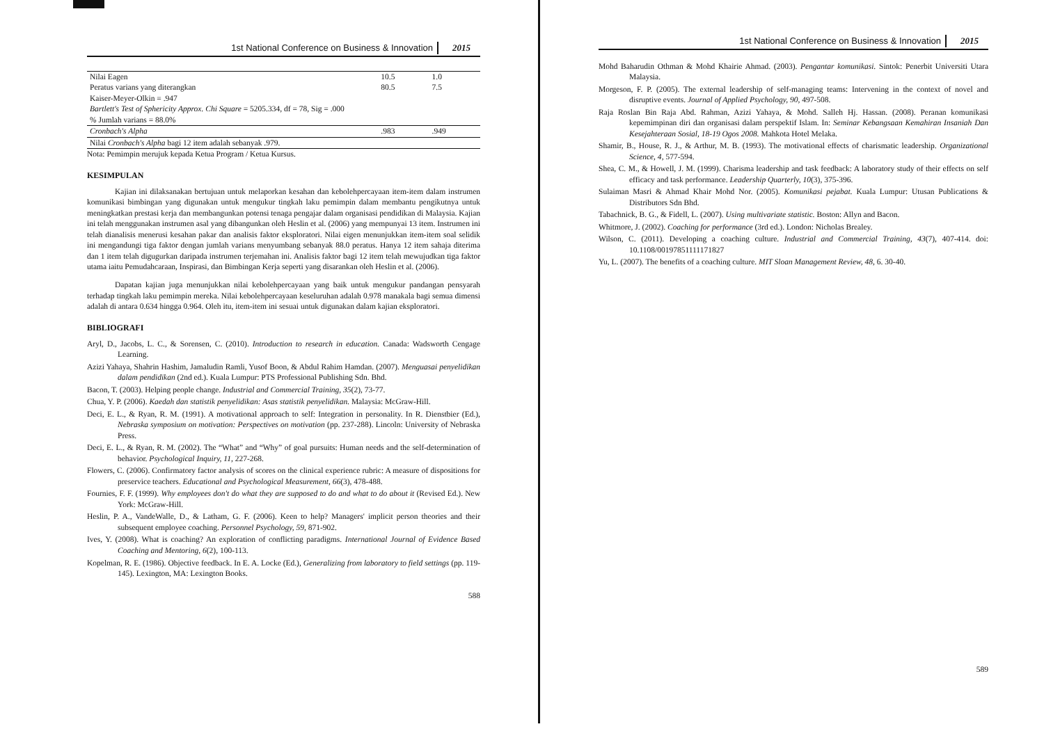1st National Conference on Business & Innovation 2015
| Nilai Eagen | 10.5 | 1.0 |
| Peratus varians yang diterangkan | 80.5 | 7.5 |
| Kaiser-Meyer-Olkin = .947 | | |
| Bartlett's Test of Sphericity Approx. Chi Square = 5205.334, df = 78, Sig = .000 | | |
| % Jumlah varians = 88.0% | | |
| Cronbach's Alpha | .983 | .949 |
| Nilai Cronbach's Alpha bagi 12 item adalah sebanyak .979. | | |
Nota: Pemimpin merujuk kepada Ketua Program / Ketua Kursus.
KESIMPULAN
Kajian ini dilaksanakan bertujuan untuk melaporkan kesahan dan kebolehpercayaan item-item dalam instrumen komunikasi bimbingan yang digunakan untuk mengukur tingkah laku pemimpin dalam membantu pengikutnya untuk meningkatkan prestasi kerja dan membangunkan potensi tenaga pengajar dalam organisasi pendidikan di Malaysia. Kajian ini telah menggunakan instrumen asal yang dibangunkan oleh Heslin et al. (2006) yang mempunyai 13 item. Instrumen ini telah dianalisis menerusi kesahan pakar dan analisis faktor eksploratori. Nilai eigen menunjukkan item-item soal selidik ini mengandungi tiga faktor dengan jumlah varians menyumbang sebanyak 88.0 peratus. Hanya 12 item sahaja diterima dan 1 item telah digugurkan daripada instrumen terjemahan ini. Analisis faktor bagi 12 item telah mewujudkan tiga faktor utama iaitu Pemudahcaraan, Inspirasi, dan Bimbingan Kerja seperti yang disarankan oleh Heslin et al. (2006).
Dapatan kajian juga menunjukkan nilai kebolehpercayaan yang baik untuk mengukur pandangan pensyarah terhadap tingkah laku pemimpin mereka. Nilai kebolehpercayaan keseluruhan adalah 0.978 manakala bagi semua dimensi adalah di antara 0.634 hingga 0.964. Oleh itu, item-item ini sesuai untuk digunakan dalam kajian eksploratori.
BIBLIOGRAFI
Aryl, D., Jacobs, L. C., & Sorensen, C. (2010). Introduction to research in education. Canada: Wadsworth Cengage Learning.
Azizi Yahaya, Shahrin Hashim, Jamaludin Ramli, Yusof Boon, & Abdul Rahim Hamdan. (2007). Menguasai penyelidikan dalam pendidikan (2nd ed.). Kuala Lumpur: PTS Professional Publishing Sdn. Bhd.
Bacon, T. (2003). Helping people change. Industrial and Commercial Training, 35(2), 73-77.
Chua, Y. P. (2006). Kaedah dan statistik penyelidikan: Asas statistik penyelidikan. Malaysia: McGraw-Hill.
Deci, E. L., & Ryan, R. M. (1991). A motivational approach to self: Integration in personality. In R. Dienstbier (Ed.), Nebraska symposium on motivation: Perspectives on motivation (pp. 237-288). Lincoln: University of Nebraska Press.
Deci, E. L., & Ryan, R. M. (2002). The “What” and “Why” of goal pursuits: Human needs and the self-determination of behavior. Psychological Inquiry, 11, 227-268.
Flowers, C. (2006). Confirmatory factor analysis of scores on the clinical experience rubric: A measure of dispositions for preservice teachers. Educational and Psychological Measurement, 66(3), 478-488.
Fournies, F. F. (1999). Why employees don't do what they are supposed to do and what to do about it (Revised Ed.). New York: McGraw-Hill.
Heslin, P. A., VandeWalle, D., & Latham, G. F. (2006). Keen to help? Managers' implicit person theories and their subsequent employee coaching. Personnel Psychology, 59, 871-902.
Ives, Y. (2008). What is coaching? An exploration of conflicting paradigms. International Journal of Evidence Based Coaching and Mentoring, 6(2), 100-113.
Kopelman, R. E. (1986). Objective feedback. In E. A. Locke (Ed.), Generalizing from laboratory to field settings (pp. 119-145). Lexington, MA: Lexington Books.
588
1st National Conference on Business & Innovation 2015
Mohd Baharudin Othman & Mohd Khairie Ahmad. (2003). Pengantar komunikasi. Sintok: Penerbit Universiti Utara Malaysia.
Morgeson, F. P. (2005). The external leadership of self-managing teams: Intervening in the context of novel and disruptive events. Journal of Applied Psychology, 90, 497-508.
Raja Roslan Bin Raja Abd. Rahman, Azizi Yahaya, & Mohd. Salleh Hj. Hassan. (2008). Peranan komunikasi kepemimpinan diri dan organisasi dalam perspektif Islam. In: Seminar Kebangsaan Kemahiran Insaniah Dan Kesejahteraan Sosial, 18-19 Ogos 2008. Mahkota Hotel Melaka.
Shamir, B., House, R. J., & Arthur, M. B. (1993). The motivational effects of charismatic leadership. Organizational Science, 4, 577-594.
Shea, C. M., & Howell, J. M. (1999). Charisma leadership and task feedback: A laboratory study of their effects on self efficacy and task performance. Leadership Quarterly, 10(3), 375-396.
Sulaiman Masri & Ahmad Khair Mohd Nor. (2005). Komunikasi pejabat. Kuala Lumpur: Utusan Publications & Distributors Sdn Bhd.
Tabachnick, B. G., & Fidell, L. (2007). Using multivariate statistic. Boston: Allyn and Bacon.
Whitmore, J. (2002). Coaching for performance (3rd ed.). London: Nicholas Brealey.
Wilson, C. (2011). Developing a coaching culture. Industrial and Commercial Training, 43(7), 407-414. doi: 10.1108/00197851111171827
Yu, L. (2007). The benefits of a coaching culture. MIT Sloan Management Review, 48, 6. 30-40.
589